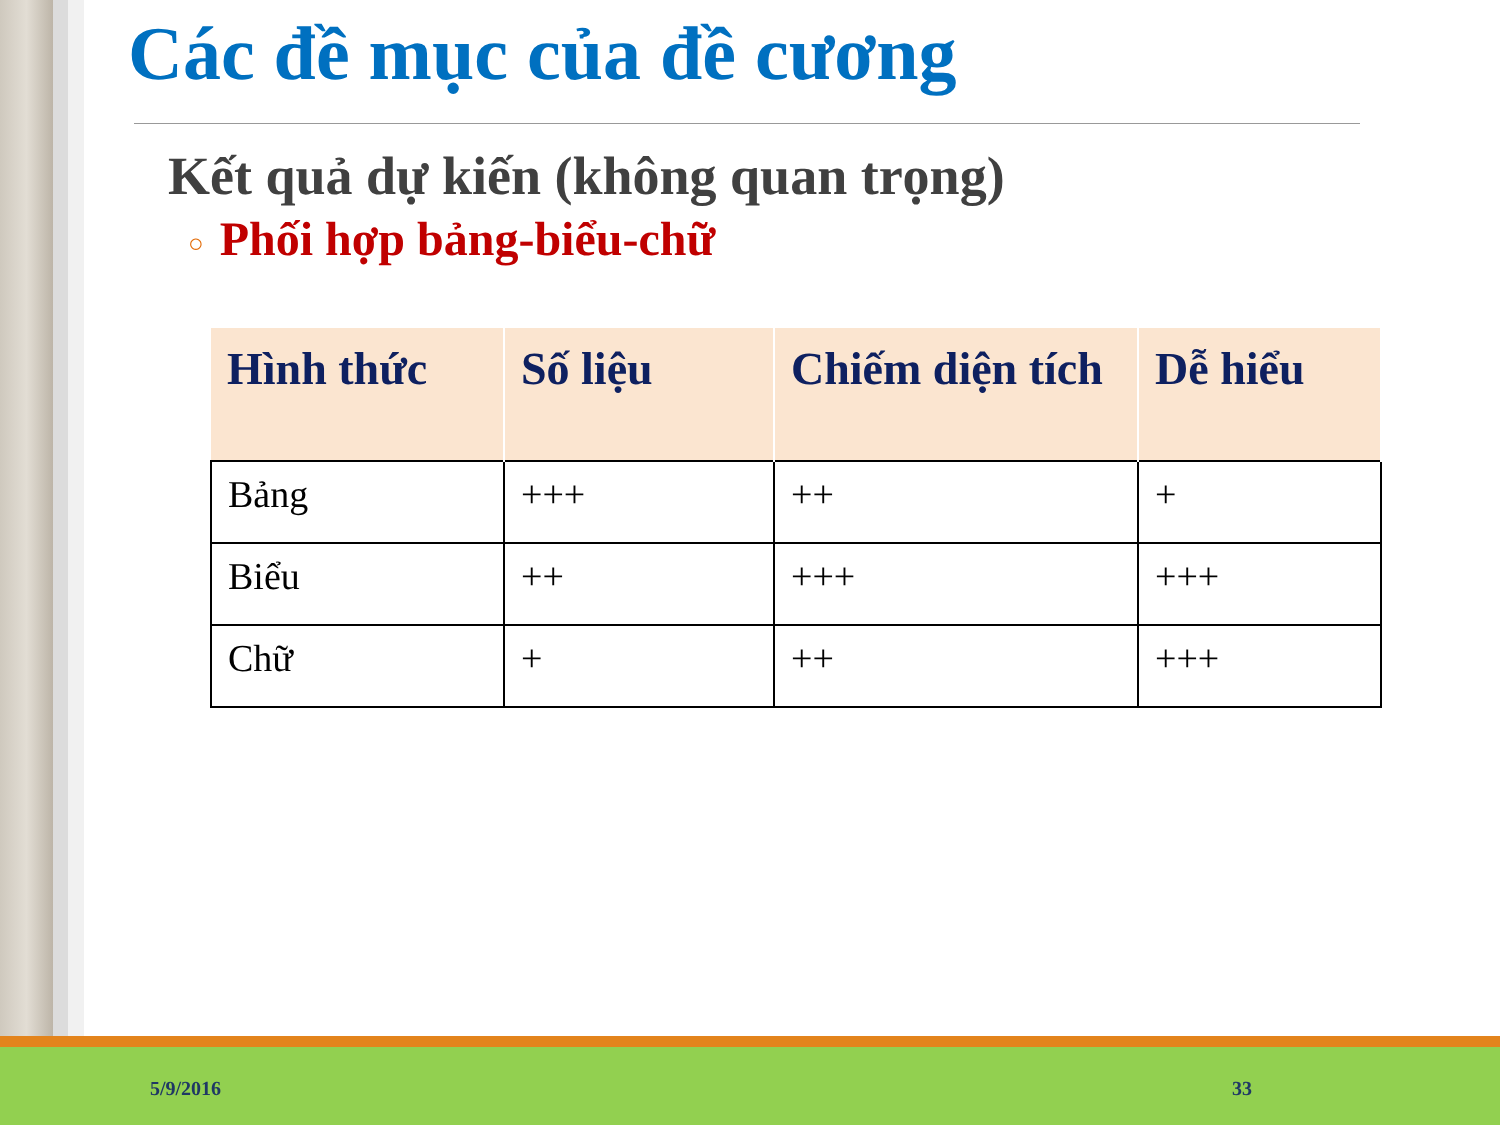Các đề mục của đề cương
Kết quả dự kiến (không quan trọng)
○ Phối hợp bảng-biểu-chữ
| Hình thức | Số liệu | Chiếm diện tích | Dễ hiểu |
| --- | --- | --- | --- |
| Bảng | +++ | ++ | + |
| Biểu | ++ | +++ | +++ |
| Chữ | + | ++ | +++ |
5/9/2016 33